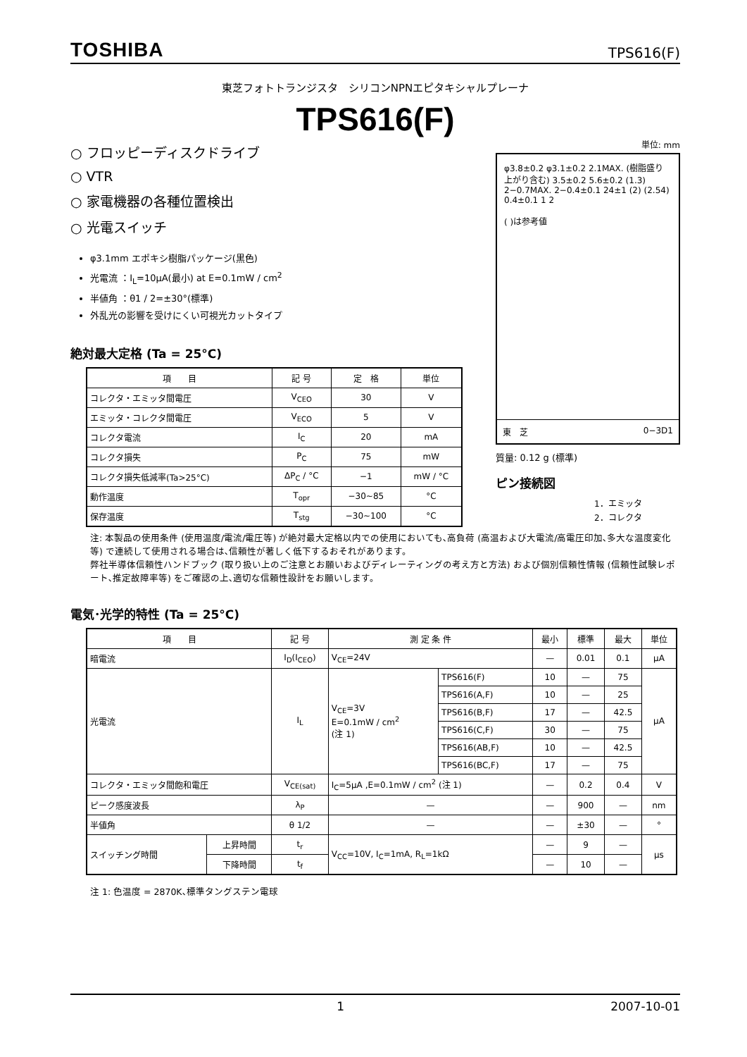TOSHIBA TPS616(F)
東芝フォトトランジスタ　シリコンNPNエピタキシャルプレーナ
TPS616(F)
○ フロッピーディスクドライブ
○ VTR
○ 家電機器の各種位置検出
○ 光電スイッチ
φ3.1mm エポキシ樹脂パッケージ(黒色)
光電流 ：I<sub>L</sub>=10μA(最小) at E=0.1mW / cm<sup>2</sup>
半値角 ：θ1 / 2=±30°(標準)
外乱光の影響を受けにくい可視光カットタイプ
絶対最大定格 (Ta = 25°C)
| 項 目 | 記 号 | 定 格 | 単位 |
| --- | --- | --- | --- |
| コレクタ・エミッタ間電圧 | V<sub>CEO</sub> | 30 | V |
| エミッタ・コレクタ間電圧 | V<sub>ECO</sub> | 5 | V |
| コレクタ電流 | I<sub>C</sub> | 20 | mA |
| コレクタ損失 | P<sub>C</sub> | 75 | mW |
| コレクタ損失低減率(Ta>25°C) | ΔP<sub>C</sub> / °C | −1 | mW / °C |
| 動作温度 | T<sub>opr</sub> | −30~85 | °C |
| 保存温度 | T<sub>stg</sub> | −30~100 | °C |
単位: mm
φ3.8±0.2 φ3.1±0.2 2.1MAX. (樹脂盛り上がり含む) 3.5±0.2 5.6±0.2 (1.3) 2−0.7MAX. 2−0.4±0.1 24±1 (2) (2.54) 0.4±0.1 1 2
( )は参考値
東　芝 0−3D1
質量: 0.12 g (標準)
ピン接続図
1．エミッタ
2．コレクタ
注: 本製品の使用条件 (使用温度/電流/電圧等) が絶対最大定格以内での使用においても､高負荷 (高温および大電流/高電圧印加､多大な温度変化等) で連続して使用される場合は､信頼性が著しく低下するおそれがあります。
弊社半導体信頼性ハンドブック (取り扱い上のご注意とお願いおよびディレーティングの考え方と方法) および個別信頼性情報 (信頼性試験レポート､推定故障率等) をご確認の上､適切な信頼性設計をお願いします。
電気･光学的特性 (Ta = 25°C)
| 項 目 | | 記 号 | 測 定 条 件 | | 最小 | 標準 | 最大 | 単位 |
| --- | --- | --- | --- | --- | --- | --- | --- | --- |
| 暗電流 | | I<sub>D</sub>(I<sub>CEO</sub>) | V<sub>CE</sub>=24V | | — | 0.01 | 0.1 | μA |
| 光電流 | | I<sub>L</sub> | V<sub>CE</sub>=3V E=0.1mW / cm<sup>2</sup> (注 1) | TPS616(F) | 10 | — | 75 | μA |
| | | | | TPS616(A,F) | 10 | — | 25 | |
| | | | | TPS616(B,F) | 17 | — | 42.5 | |
| | | | | TPS616(C,F) | 30 | — | 75 | |
| | | | | TPS616(AB,F) | 10 | — | 42.5 | |
| | | | | TPS616(BC,F) | 17 | — | 75 | |
| コレクタ・エミッタ間飽和電圧 | | V<sub>CE(sat)</sub> | I<sub>C</sub>=5μA ,E=0.1mW / cm<sup>2</sup> (注 1) | | — | 0.2 | 0.4 | V |
| ピーク感度波長 | | λ<sub>P</sub> | — | | — | 900 | — | nm |
| 半値角 | | θ 1/2 | — | | — | ±30 | — | ° |
| スイッチング時間 | 上昇時間 | t<sub>r</sub> | V<sub>CC</sub>=10V, I<sub>C</sub>=1mA, R<sub>L</sub>=1kΩ | | — | 9 | — | μs |
| | 下降時間 | t<sub>f</sub> | | | — | 10 | — | |
注 1: 色温度 = 2870K､標準タングステン電球
1 2007-10-01